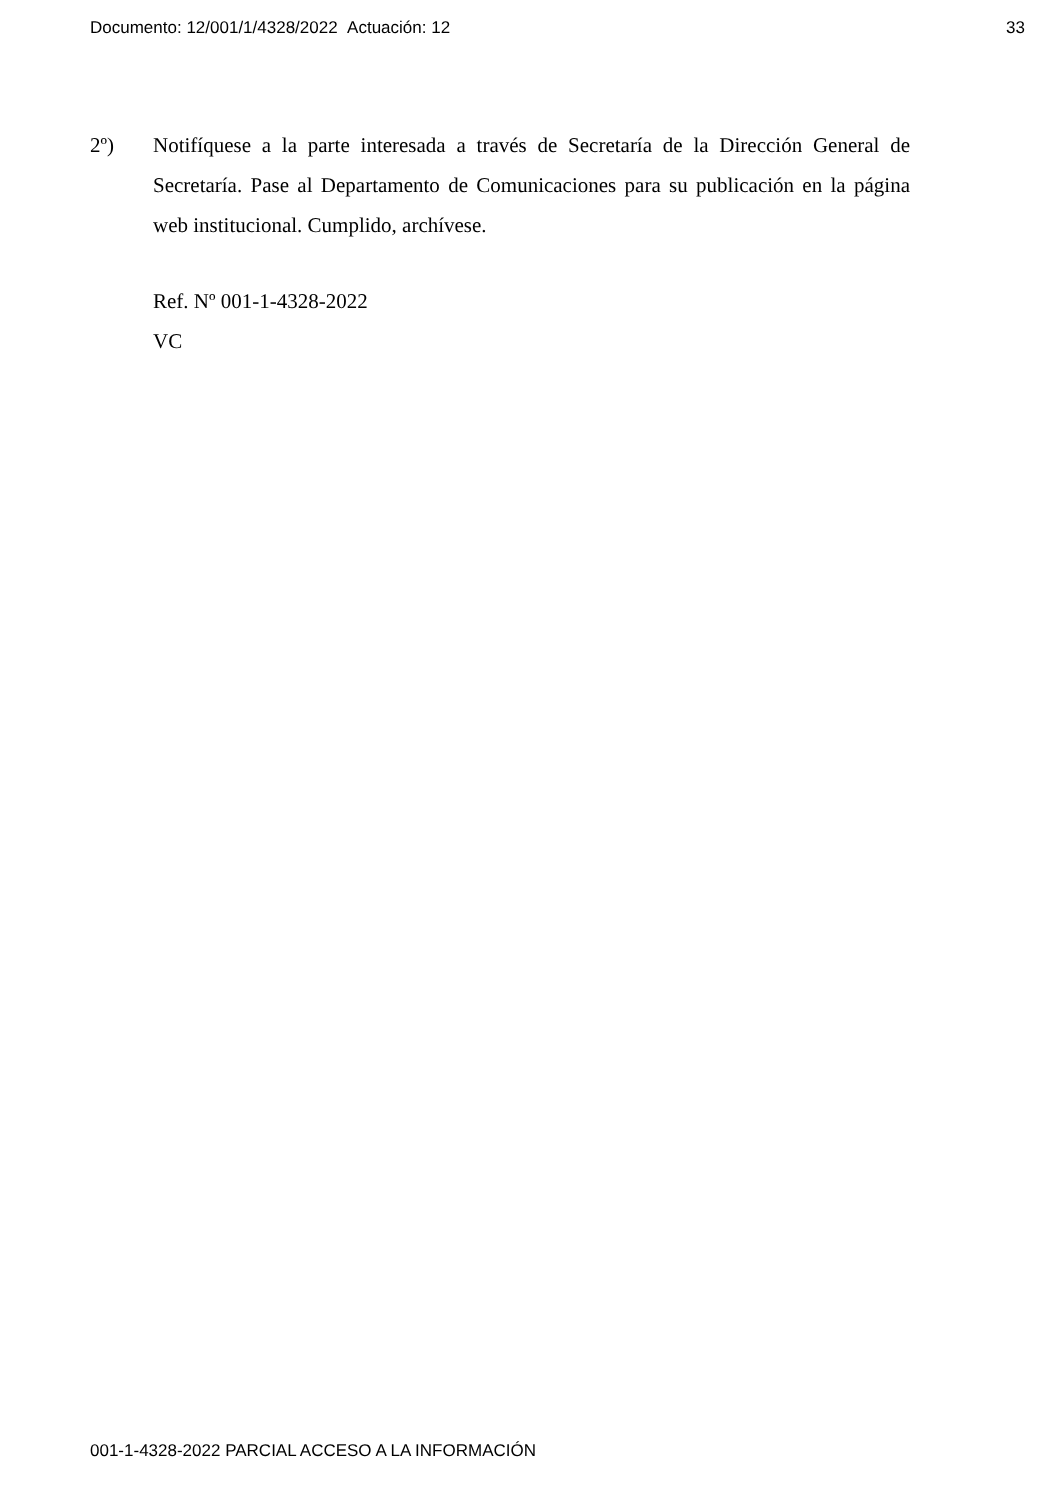Documento: 12/001/1/4328/2022 Actuación: 12 33
2º) Notifíquese a la parte interesada a través de Secretaría de la Dirección General de Secretaría. Pase al Departamento de Comunicaciones para su publicación en la página web institucional. Cumplido, archívese.
Ref. Nº 001-1-4328-2022
VC
001-1-4328-2022 PARCIAL ACCESO A LA INFORMACIÓN